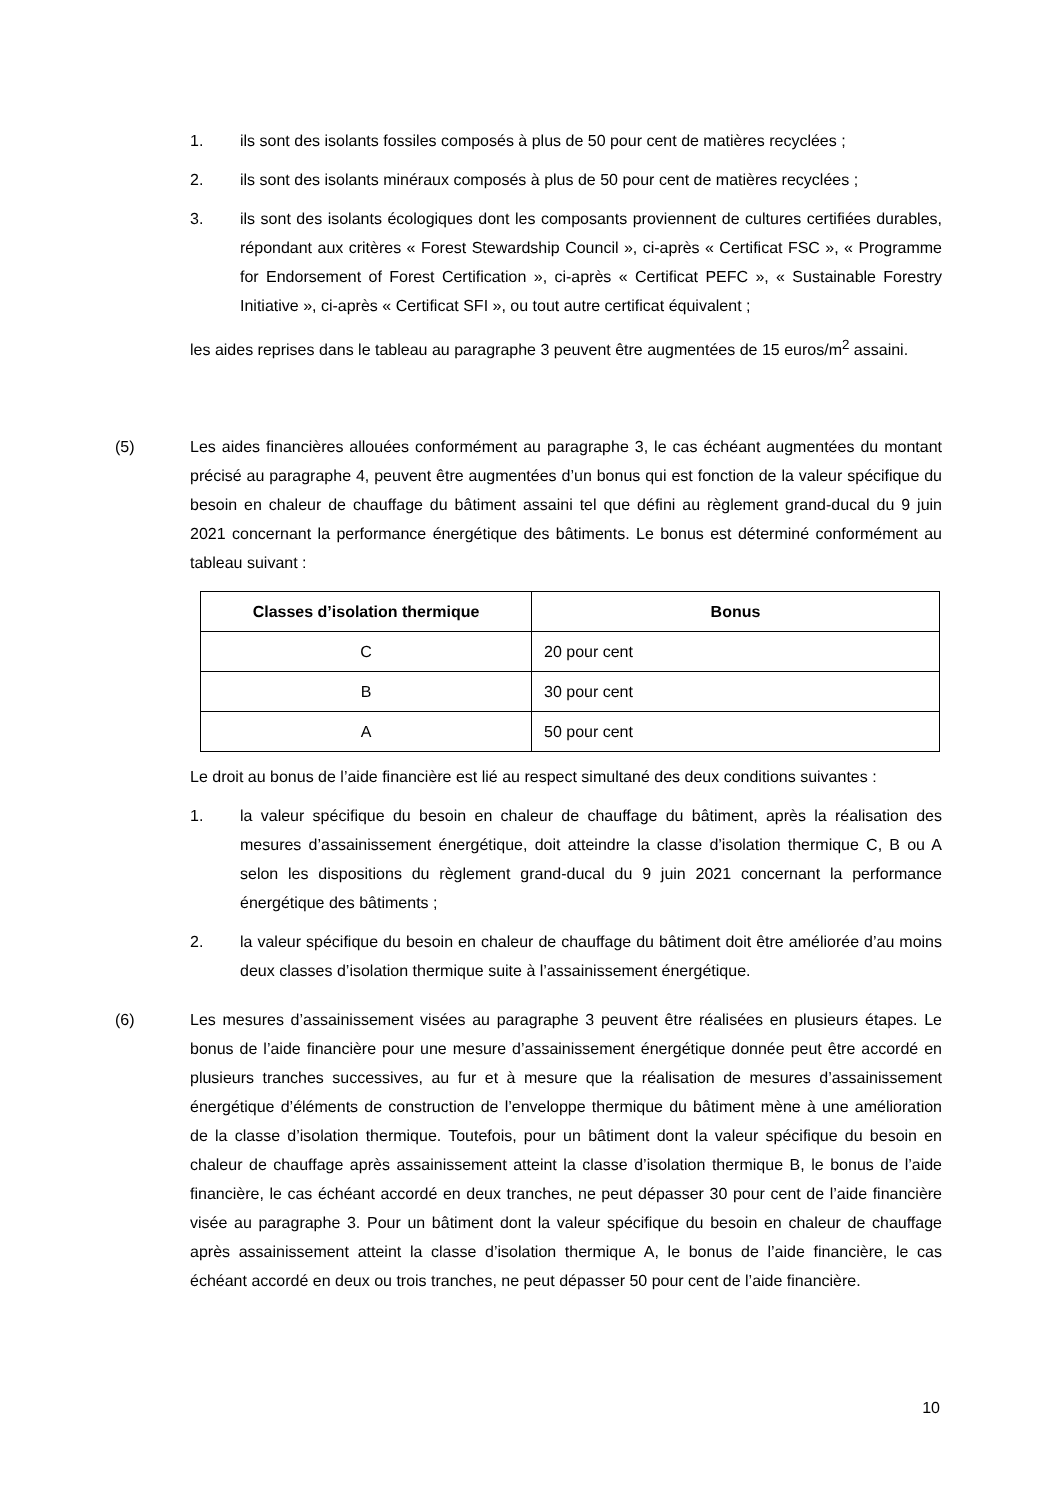1. ils sont des isolants fossiles composés à plus de 50 pour cent de matières recyclées ;
2. ils sont des isolants minéraux composés à plus de 50 pour cent de matières recyclées ;
3. ils sont des isolants écologiques dont les composants proviennent de cultures certifiées durables, répondant aux critères « Forest Stewardship Council », ci-après « Certificat FSC », « Programme for Endorsement of Forest Certification », ci-après « Certificat PEFC », « Sustainable Forestry Initiative », ci-après « Certificat SFI », ou tout autre certificat équivalent ;
les aides reprises dans le tableau au paragraphe 3 peuvent être augmentées de 15 euros/m<sup>2</sup> assaini.
(5) Les aides financières allouées conformément au paragraphe 3, le cas échéant augmentées du montant précisé au paragraphe 4, peuvent être augmentées d’un bonus qui est fonction de la valeur spécifique du besoin en chaleur de chauffage du bâtiment assaini tel que défini au règlement grand-ducal du 9 juin 2021 concernant la performance énergétique des bâtiments. Le bonus est déterminé conformément au tableau suivant :
| Classes d’isolation thermique | Bonus |
| --- | --- |
| C | 20 pour cent |
| B | 30 pour cent |
| A | 50 pour cent |
Le droit au bonus de l’aide financière est lié au respect simultané des deux conditions suivantes :
1. la valeur spécifique du besoin en chaleur de chauffage du bâtiment, après la réalisation des mesures d’assainissement énergétique, doit atteindre la classe d’isolation thermique C, B ou A selon les dispositions du règlement grand-ducal du 9 juin 2021 concernant la performance énergétique des bâtiments ;
2. la valeur spécifique du besoin en chaleur de chauffage du bâtiment doit être améliorée d’au moins deux classes d’isolation thermique suite à l’assainissement énergétique.
(6) Les mesures d’assainissement visées au paragraphe 3 peuvent être réalisées en plusieurs étapes. Le bonus de l’aide financière pour une mesure d’assainissement énergétique donnée peut être accordé en plusieurs tranches successives, au fur et à mesure que la réalisation de mesures d’assainissement énergétique d’éléments de construction de l’enveloppe thermique du bâtiment mène à une amélioration de la classe d’isolation thermique. Toutefois, pour un bâtiment dont la valeur spécifique du besoin en chaleur de chauffage après assainissement atteint la classe d’isolation thermique B, le bonus de l’aide financière, le cas échéant accordé en deux tranches, ne peut dépasser 30 pour cent de l’aide financière visée au paragraphe 3. Pour un bâtiment dont la valeur spécifique du besoin en chaleur de chauffage après assainissement atteint la classe d’isolation thermique A, le bonus de l’aide financière, le cas échéant accordé en deux ou trois tranches, ne peut dépasser 50 pour cent de l’aide financière.
10